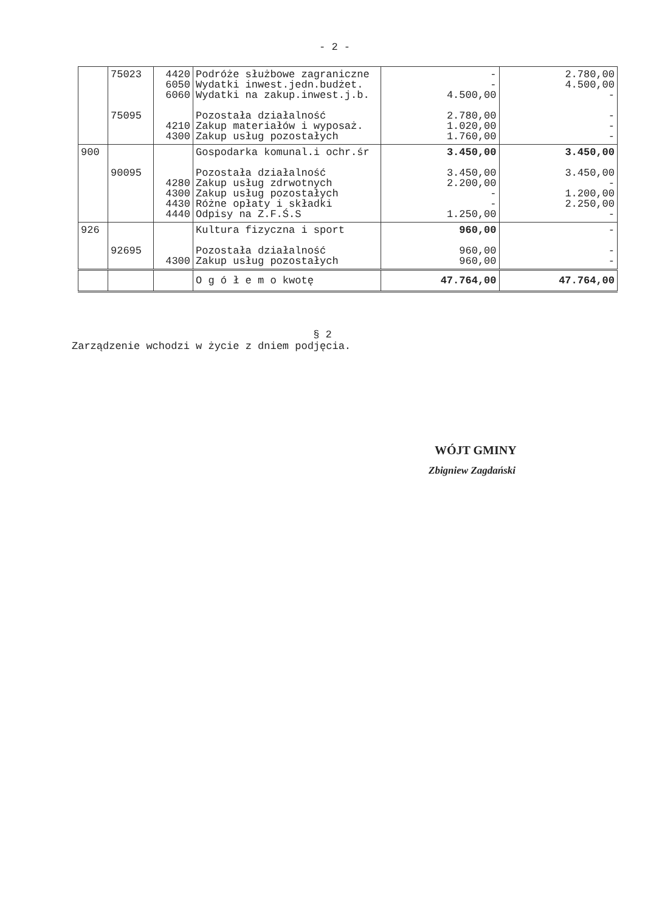- 2 -
| | 75023 75095 | 4420 6050 6060 4210 4300 | Podróże służbowe zagraniczne Wydatki inwest.jedn.budżet. Wydatki na zakup.inwest.j.b. Pozostała działalność Zakup materiałów i wyposaż. Zakup usług pozostałych | - - 4.500,00 2.780,00 1.020,00 1.760,00 | 2.780,00 4.500,00 - - - - |
| 900 | 90095 | 4280 4300 4430 4440 | Gospodarka komunal.i ochr.śr Pozostała działalność Zakup usług zdrwotnych Zakup usług pozostałych Różne opłaty i składki Odpisy na Z.F.Ś.S | 3.450,00 3.450,00 2.200,00 - - 1.250,00 | 3.450,00 3.450,00 - 1.200,00 2.250,00 - |
| 926 | 92695 | 4300 | Kultura fizyczna i sport Pozostała działalność Zakup usług pozostałych | 960,00 960,00 960,00 | - - - |
| | | | O g ó ł e m o kwotę | 47.764,00 | 47.764,00 |
§ 2
Zarządzenie wchodzi w życie z dniem podjęcia.
WÓJT GMINY
Zbigniew Zagdański